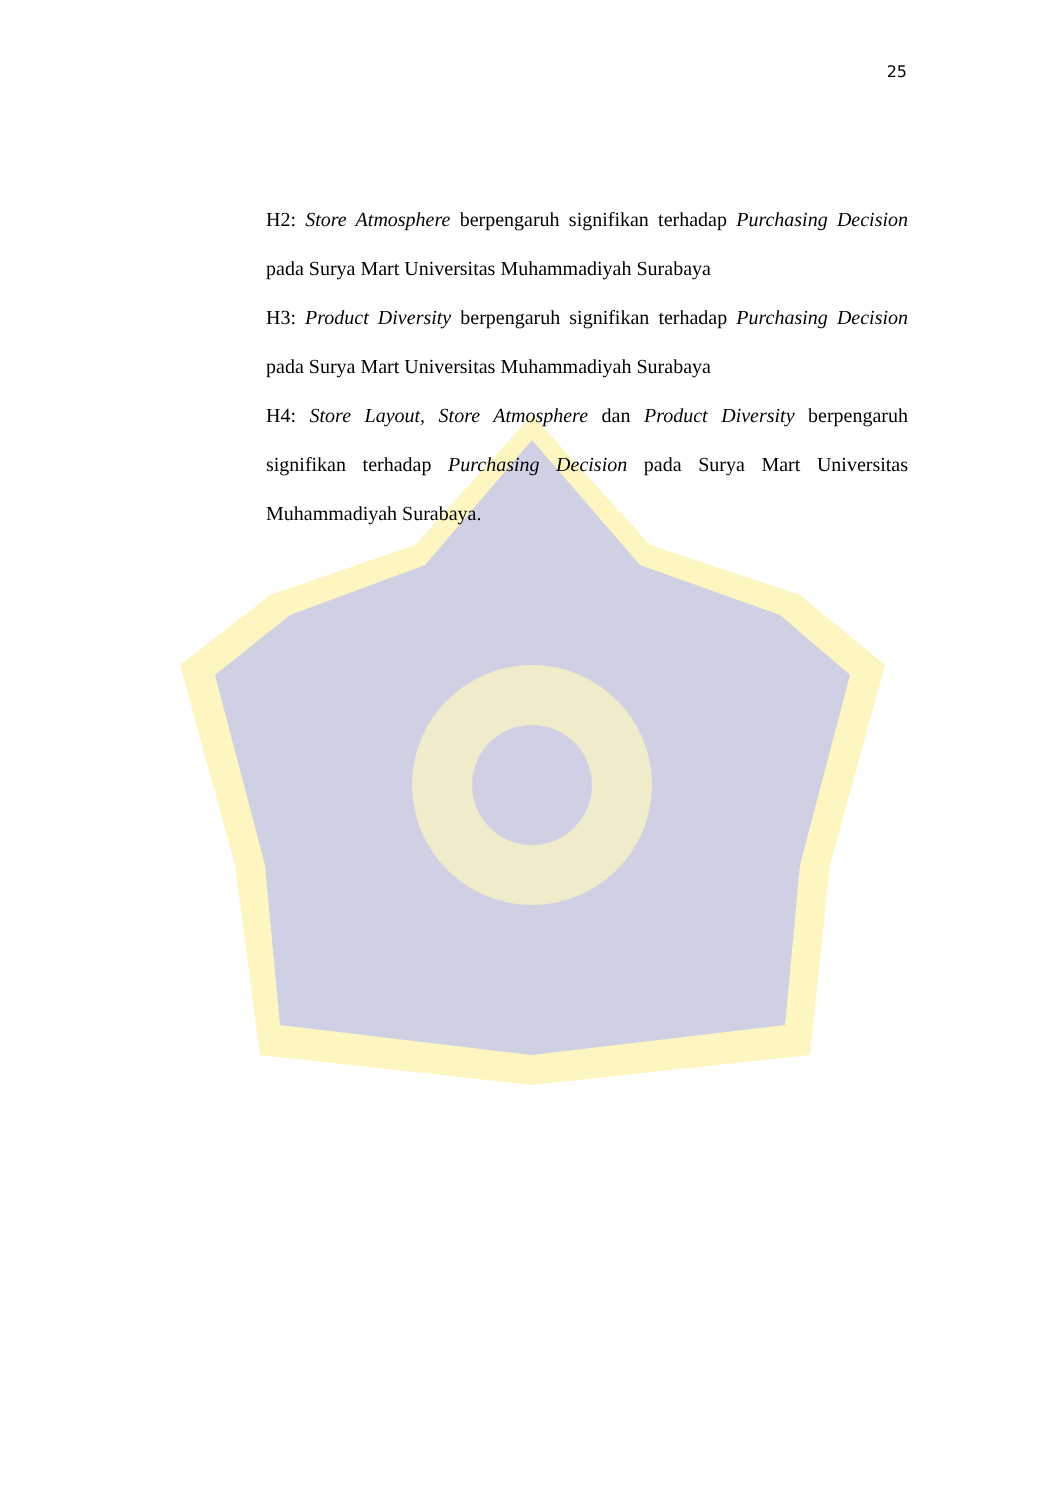25
H2: Store Atmosphere berpengaruh signifikan terhadap Purchasing Decision pada Surya Mart Universitas Muhammadiyah Surabaya
H3: Product Diversity berpengaruh signifikan terhadap Purchasing Decision pada Surya Mart Universitas Muhammadiyah Surabaya
H4: Store Layout, Store Atmosphere dan Product Diversity berpengaruh signifikan terhadap Purchasing Decision pada Surya Mart Universitas Muhammadiyah Surabaya.